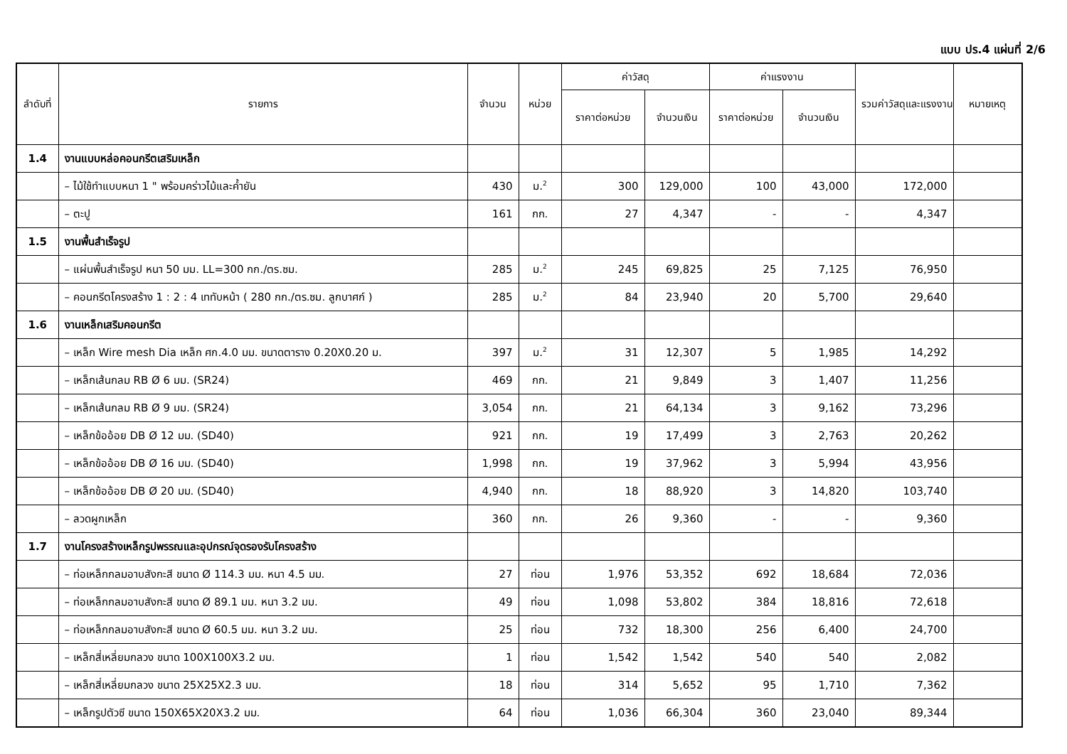แบบ ปร.4 แผ่นที่ 2/6
| ลำดับที่ | รายการ | จำนวน | หน่วย | ค่าวัสดุ | | ค่าแรงงาน | | รวมค่าวัสดุและแรงงาน | หมายเหตุ |
| --- | --- | --- | --- | --- | --- | --- | --- | --- | --- |
| | | | | ราคาต่อหน่วย | จำนวนเงิน | ราคาต่อหน่วย | จำนวนเงิน | | |
| 1.4 | งานแบบหล่อคอนกรีตเสริมเหล็ก | | | | | | | | |
| | – ไม้ใช้ทำแบบหนา 1 " พร้อมคร่าวไม้และค้ำยัน | 430 | ม.<sup>2</sup> | 300 | 129,000 | 100 | 43,000 | 172,000 | |
| | – ตะปู | 161 | กก. | 27 | 4,347 | - | - | 4,347 | |
| 1.5 | งานพื้นสำเร็จรูป | | | | | | | | |
| | – แผ่นพื้นสำเร็จรูป หนา 50 มม. LL=300 กก./ตร.ซม. | 285 | ม.<sup>2</sup> | 245 | 69,825 | 25 | 7,125 | 76,950 | |
| | – คอนกรีตโครงสร้าง 1 : 2 : 4 เททับหน้า ( 280 กก./ตร.ซม. ลูกบาศก์ ) | 285 | ม.<sup>2</sup> | 84 | 23,940 | 20 | 5,700 | 29,640 | |
| 1.6 | งานเหล็กเสริมคอนกรีต | | | | | | | | |
| | – เหล็ก Wire mesh Dia เหล็ก ศก.4.0 มม. ขนาดตาราง 0.20X0.20 ม. | 397 | ม.<sup>2</sup> | 31 | 12,307 | 5 | 1,985 | 14,292 | |
| | – เหล็กเส้นกลม RB Ø 6 มม. (SR24) | 469 | กก. | 21 | 9,849 | 3 | 1,407 | 11,256 | |
| | – เหล็กเส้นกลม RB Ø 9 มม. (SR24) | 3,054 | กก. | 21 | 64,134 | 3 | 9,162 | 73,296 | |
| | – เหล็กข้ออ้อย DB Ø 12 มม. (SD40) | 921 | กก. | 19 | 17,499 | 3 | 2,763 | 20,262 | |
| | – เหล็กข้ออ้อย DB Ø 16 มม. (SD40) | 1,998 | กก. | 19 | 37,962 | 3 | 5,994 | 43,956 | |
| | – เหล็กข้ออ้อย DB Ø 20 มม. (SD40) | 4,940 | กก. | 18 | 88,920 | 3 | 14,820 | 103,740 | |
| | – ลวดผูกเหล็ก | 360 | กก. | 26 | 9,360 | - | - | 9,360 | |
| 1.7 | งานโครงสร้างเหล็กรูปพรรณและอุปกรณ์จุดรองรับโครงสร้าง | | | | | | | | |
| | – ท่อเหล็กกลมอาบสังกะสี ขนาด Ø 114.3 มม. หนา 4.5 มม. | 27 | ท่อน | 1,976 | 53,352 | 692 | 18,684 | 72,036 | |
| | – ท่อเหล็กกลมอาบสังกะสี ขนาด Ø 89.1 มม. หนา 3.2 มม. | 49 | ท่อน | 1,098 | 53,802 | 384 | 18,816 | 72,618 | |
| | – ท่อเหล็กกลมอาบสังกะสี ขนาด Ø 60.5 มม. หนา 3.2 มม. | 25 | ท่อน | 732 | 18,300 | 256 | 6,400 | 24,700 | |
| | – เหล็กสี่เหลี่ยมกลวง ขนาด 100X100X3.2 มม. | 1 | ท่อน | 1,542 | 1,542 | 540 | 540 | 2,082 | |
| | – เหล็กสี่เหลี่ยมกลวง ขนาด 25X25X2.3 มม. | 18 | ท่อน | 314 | 5,652 | 95 | 1,710 | 7,362 | |
| | – เหล็กรูปตัวซี ขนาด 150X65X20X3.2 มม. | 64 | ท่อน | 1,036 | 66,304 | 360 | 23,040 | 89,344 | |